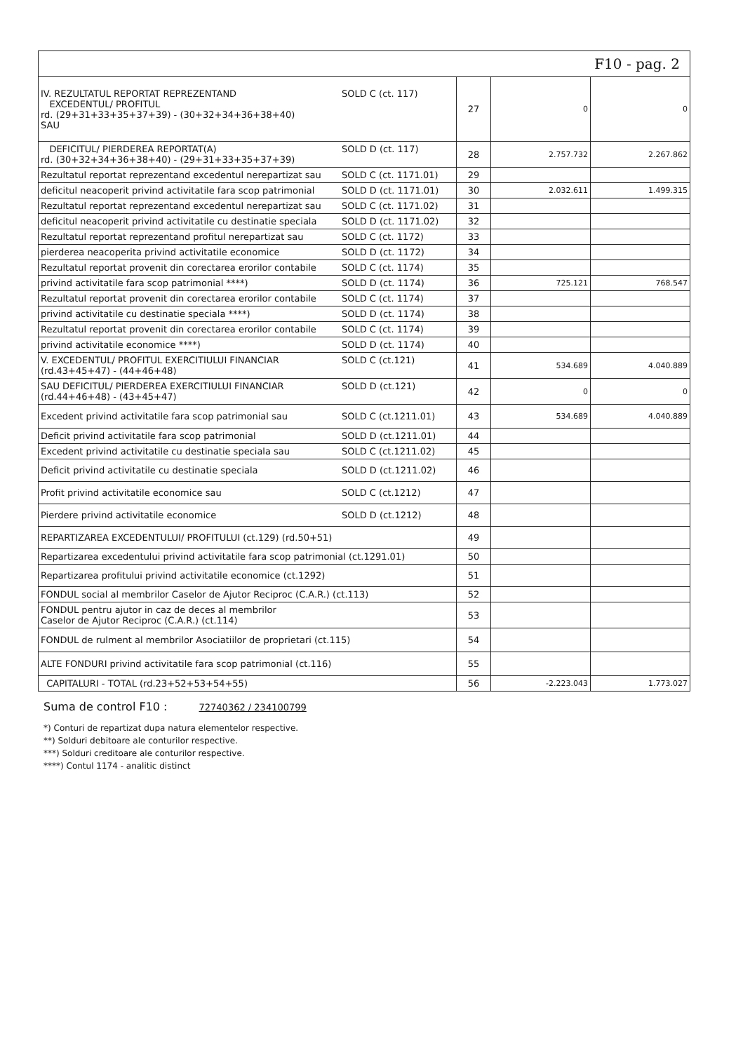| F10 - pag. 2 | | | |
| IV. REZULTATUL REPORTAT REPREZENTAND EXCEDENTUL/ PROFITUL rd. (29+31+33+35+37+39) - (30+32+34+36+38+40) SAU SOLD C (ct. 117) | 27 | 0 | 0 |
| DEFICITUL/ PIERDEREA REPORTAT(A) rd. (30+32+34+36+38+40) - (29+31+33+35+37+39) SOLD D (ct. 117) | 28 | 2.757.732 | 2.267.862 |
| Rezultatul reportat reprezentand excedentul nerepartizat sau SOLD C (ct. 1171.01) | 29 | | |
| deficitul neacoperit privind activitatile fara scop patrimonial SOLD D (ct. 1171.01) | 30 | 2.032.611 | 1.499.315 |
| Rezultatul reportat reprezentand excedentul nerepartizat sau SOLD C (ct. 1171.02) | 31 | | |
| deficitul neacoperit privind activitatile cu destinatie speciala SOLD D (ct. 1171.02) | 32 | | |
| Rezultatul reportat reprezentand profitul nerepartizat sau SOLD C (ct. 1172) | 33 | | |
| pierderea neacoperita privind activitatile economice SOLD D (ct. 1172) | 34 | | |
| Rezultatul reportat provenit din corectarea erorilor contabile SOLD C (ct. 1174) | 35 | | |
| privind activitatile fara scop patrimonial ****) SOLD D (ct. 1174) | 36 | 725.121 | 768.547 |
| Rezultatul reportat provenit din corectarea erorilor contabile SOLD C (ct. 1174) | 37 | | |
| privind activitatile cu destinatie speciala ****) SOLD D (ct. 1174) | 38 | | |
| Rezultatul reportat provenit din corectarea erorilor contabile SOLD C (ct. 1174) | 39 | | |
| privind activitatile economice ****) SOLD D (ct. 1174) | 40 | | |
| V. EXCEDENTUL/ PROFITUL EXERCITIULUI FINANCIAR (rd.43+45+47) - (44+46+48) SOLD C (ct.121) | 41 | 534.689 | 4.040.889 |
| SAU DEFICITUL/ PIERDEREA EXERCITIULUI FINANCIAR (rd.44+46+48) - (43+45+47) SOLD D (ct.121) | 42 | 0 | 0 |
| Excedent privind activitatile fara scop patrimonial sau SOLD C (ct.1211.01) | 43 | 534.689 | 4.040.889 |
| Deficit privind activitatile fara scop patrimonial SOLD D (ct.1211.01) | 44 | | |
| Excedent privind activitatile cu destinatie speciala sau SOLD C (ct.1211.02) | 45 | | |
| Deficit privind activitatile cu destinatie speciala SOLD D (ct.1211.02) | 46 | | |
| Profit privind activitatile economice sau SOLD C (ct.1212) | 47 | | |
| Pierdere privind activitatile economice SOLD D (ct.1212) | 48 | | |
| REPARTIZAREA EXCEDENTULUI/ PROFITULUI (ct.129) (rd.50+51) | 49 | | |
| Repartizarea excedentului privind activitatile fara scop patrimonial (ct.1291.01) | 50 | | |
| Repartizarea profitului privind activitatile economice (ct.1292) | 51 | | |
| FONDUL social al membrilor Caselor de Ajutor Reciproc (C.A.R.) (ct.113) | 52 | | |
| FONDUL pentru ajutor in caz de deces al membrilor Caselor de Ajutor Reciproc (C.A.R.) (ct.114) | 53 | | |
| FONDUL de rulment al membrilor Asociatiilor de proprietari (ct.115) | 54 | | |
| ALTE FONDURI privind activitatile fara scop patrimonial (ct.116) | 55 | | |
| CAPITALURI - TOTAL (rd.23+52+53+54+55) | 56 | -2.223.043 | 1.773.027 |
Suma de control F10 : 72740362 / 234100799
*) Conturi de repartizat dupa natura elementelor respective.
**) Solduri debitoare ale conturilor respective.
***) Solduri creditoare ale conturilor respective.
****) Contul 1174 - analitic distinct